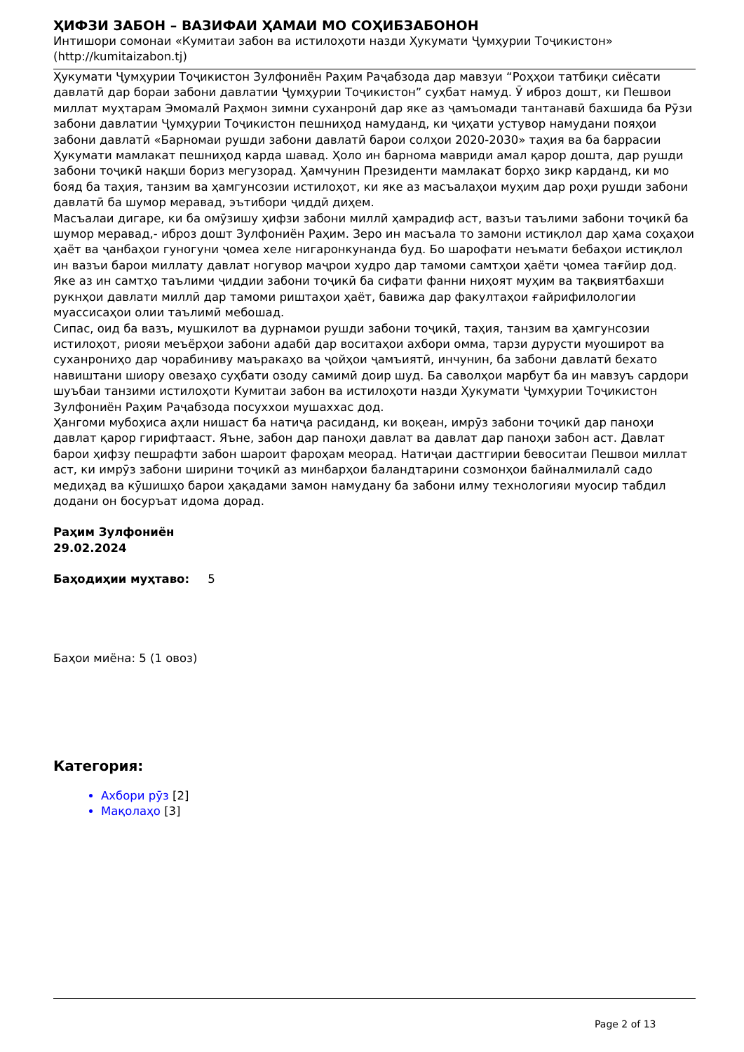ҲИФЗИ ЗАБОН – ВАЗИФАИ ҲАМАИ МО СОҲИБЗАБОНОН
Интишори сомонаи «Кумитаи забон ва истилоҳоти назди Ҳукумати Ҷумҳурии Тоҷикистон» (http://kumitaizabon.tj)
Ҳукумати Ҷумҳурии Тоҷикистон Зулфониён Раҳим Раҷабзода дар мавзуи “Роҳҳои татбиқи сиёсати давлатӣ дар бораи забони давлатии Ҷумҳурии Тоҷикистон” суҳбат намуд. Ӯ иброз дошт, ки Пешвои миллат муҳтарам Эмомалӣ Раҳмон зимни суханронӣ дар яке аз ҷамъомади тантанавӣ бахшида ба Рӯзи забони давлатии Ҷумҳурии Тоҷикистон пешниҳод намуданд, ки ҷиҳати устувор намудани пояҳои забони давлатӣ «Барномаи рушди забони давлатӣ барои солҳои 2020-2030» таҳия ва ба баррасии Ҳукумати мамлакат пешниҳод карда шавад. Ҳоло ин барнома мавриди амал қарор дошта, дар рушди забони тоҷикӣ нақши бориз мегузорад. Ҳамчунин Президенти мамлакат борҳо зикр карданд, ки мо бояд ба таҳия, танзим ва ҳамгунсозии истилоҳот, ки яке аз масъалаҳои муҳим дар роҳи рушди забони давлатӣ ба шумор меравад, эътибори ҷиддӣ диҳем.
Масъалаи дигаре, ки ба омӯзишу ҳифзи забони миллӣ ҳамрадиф аст, вазъи таълими забони тоҷикӣ ба шумор меравад,- иброз дошт Зулфониён Раҳим. Зеро ин масъала то замони истиқлол дар ҳама соҳаҳои ҳаёт ва ҷанбаҳои гуногуни ҷомеа хеле нигаронкунанда буд. Бо шарофати неъмати бебаҳои истиқлол ин вазъи барои миллату давлат ногувор маҷрои худро дар тамоми самтҳои ҳаёти ҷомеа тағйир дод. Яке аз ин самтҳо таълими ҷиддии забони тоҷикӣ ба сифати фанни ниҳоят муҳим ва тақвиятбахши рукнҳои давлати миллӣ дар тамоми риштаҳои ҳаёт, бавижа дар факултаҳои ғайрифилологии муассисаҳои олии таълимӣ мебошад.
Сипас, оид ба вазъ, мушкилот ва дурнамои рушди забони тоҷикӣ, таҳия, танзим ва ҳамгунсозии истилоҳот, риояи меъёрҳои забони адабӣ дар воситаҳои ахбори омма, тарзи дурусти муоширот ва суханрониҳо дар чорабиниву маъракаҳо ва ҷойҳои ҷамъиятӣ, инчунин, ба забони давлатӣ бехато навиштани шиору овезаҳо суҳбати озоду самимӣ доир шуд. Ба саволҳои марбут ба ин мавзуъ сардори шуъбаи танзими истилоҳоти Кумитаи забон ва истилоҳоти назди Ҳукумати Ҷумҳурии Тоҷикистон Зулфониён Раҳим Раҷабзода посуххои мушаххас дод.
Ҳангоми мубоҳиса аҳли нишаст ба натиҷа расиданд, ки воқеан, имрӯз забони тоҷикӣ дар паноҳи давлат қарор гирифтааст. Яъне, забон дар паноҳи давлат ва давлат дар паноҳи забон аст. Давлат барои ҳифзу пешрафти забон шароит фароҳам меорад. Натиҷаи дастгирии бевоситаи Пешвои миллат аст, ки имрӯз забони ширини тоҷикӣ аз минбарҳои баландтарини созмонҳои байналмилалӣ садо медиҳад ва кӯшишҳо барои ҳақадами замон намудану ба забони илму технологияи муосир табдил додани он босуръат идома дорад.
Раҳим Зулфониён
29.02.2024
Баҳодиҳии муҳтаво: 5
Баҳои миёна: 5 (1 овоз)
Категория:
Ахбори рӯз [2]
Мақолаҳо [3]
Page 2 of 13